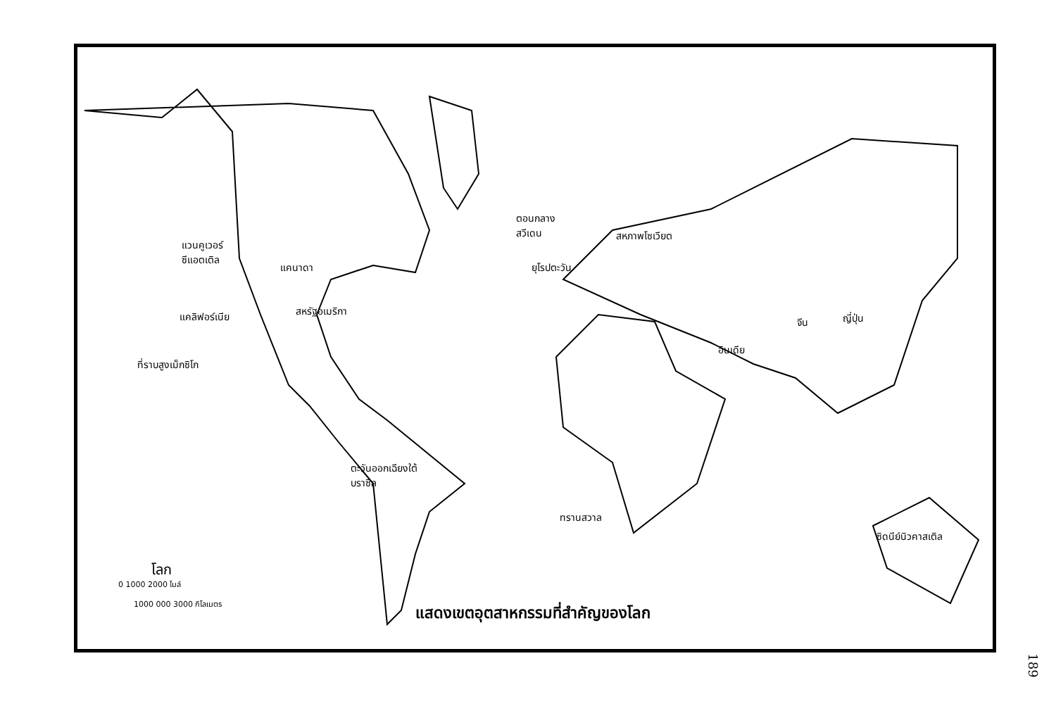แวนคูเวอร์
ซีแอตเติล
แคนาดา
แคลิฟอร์เนีย สหรัฐอเมริกา
ที่ราบสูงเม็กซิโก
ตอนกลาง
สวีเดน
ยุโรปตะวัน
สหภาพโซเวียต
จีน ญี่ปุ่น
อินเดีย
ตะวันออกเฉียงใต้
บราซิล
ทรานสวาล
ซิดนีย์นิวคาสเติล
โลก
0 1000 2000 ไมล์
1000 000 3000 กิโลเมตร
แสดงเขตอุตสาหกรรมที่สำคัญของโลก
189